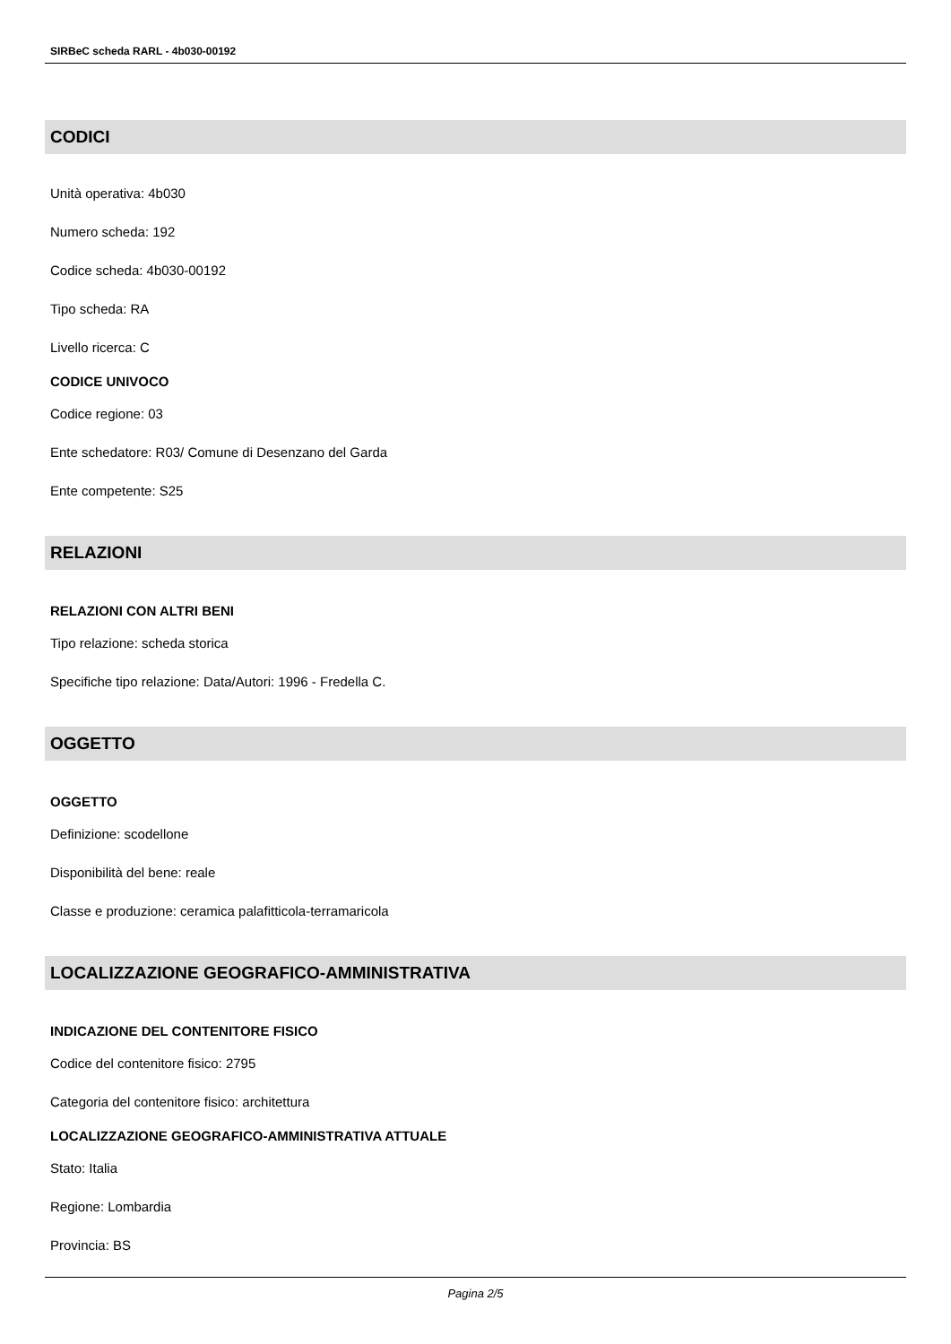SIRBeC scheda RARL - 4b030-00192
CODICI
Unità operativa: 4b030
Numero scheda: 192
Codice scheda: 4b030-00192
Tipo scheda: RA
Livello ricerca: C
CODICE UNIVOCO
Codice regione: 03
Ente schedatore: R03/ Comune di Desenzano del Garda
Ente competente: S25
RELAZIONI
RELAZIONI CON ALTRI BENI
Tipo relazione: scheda storica
Specifiche tipo relazione: Data/Autori: 1996 - Fredella C.
OGGETTO
OGGETTO
Definizione: scodellone
Disponibilità del bene: reale
Classe e produzione: ceramica palafitticola-terramaricola
LOCALIZZAZIONE GEOGRAFICO-AMMINISTRATIVA
INDICAZIONE DEL CONTENITORE FISICO
Codice del contenitore fisico: 2795
Categoria del contenitore fisico: architettura
LOCALIZZAZIONE GEOGRAFICO-AMMINISTRATIVA ATTUALE
Stato: Italia
Regione: Lombardia
Provincia: BS
Pagina 2/5